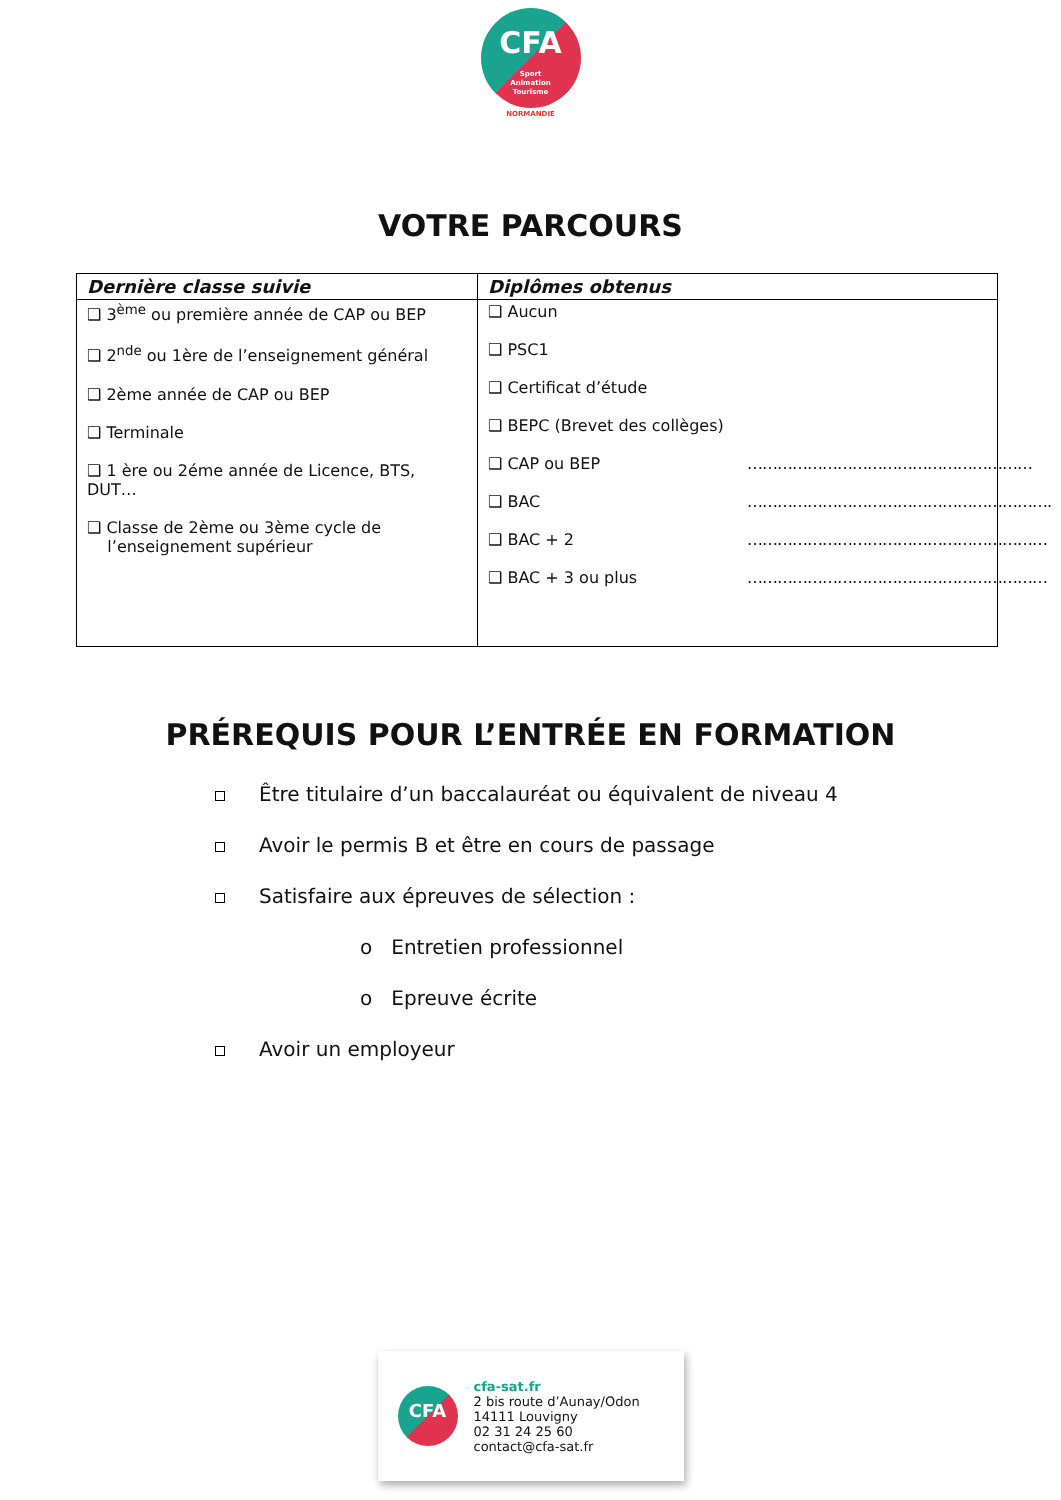CFA
Sport
Animation
Tourisme
NORMANDIE
VOTRE PARCOURS
| Dernière classe suivie | Diplômes obtenus |
| --- | --- |
| ❑ 3<sup>ème</sup> ou première année de CAP ou BEP ❑ 2<sup>nde</sup> ou 1ère de l’enseignement général ❑ 2ème année de CAP ou BEP ❑ Terminale ❑ 1 ère ou 2éme année de Licence, BTS, DUT… ❑ Classe de 2ème ou 3ème cycle de l’enseignement supérieur | ❑ Aucun ❑ PSC1 ❑ Certificat d’étude ❑ BEPC (Brevet des collèges) ❑ CAP ou BEP ………………………………………………… ❑ BAC ……………………………………………………. ❑ BAC + 2 …………………………………………………… ❑ BAC + 3 ou plus …………………………………………………… |
PRÉREQUIS POUR L’ENTRÉE EN FORMATION
Être titulaire d’un baccalauréat ou équivalent de niveau 4
Avoir le permis B et être en cours de passage
Satisfaire aux épreuves de sélection :
o Entretien professionnel
o Epreuve écrite
Avoir un employeur
CFA
cfa-sat.fr
2 bis route d’Aunay/Odon
14111 Louvigny
02 31 24 25 60
contact@cfa-sat.fr